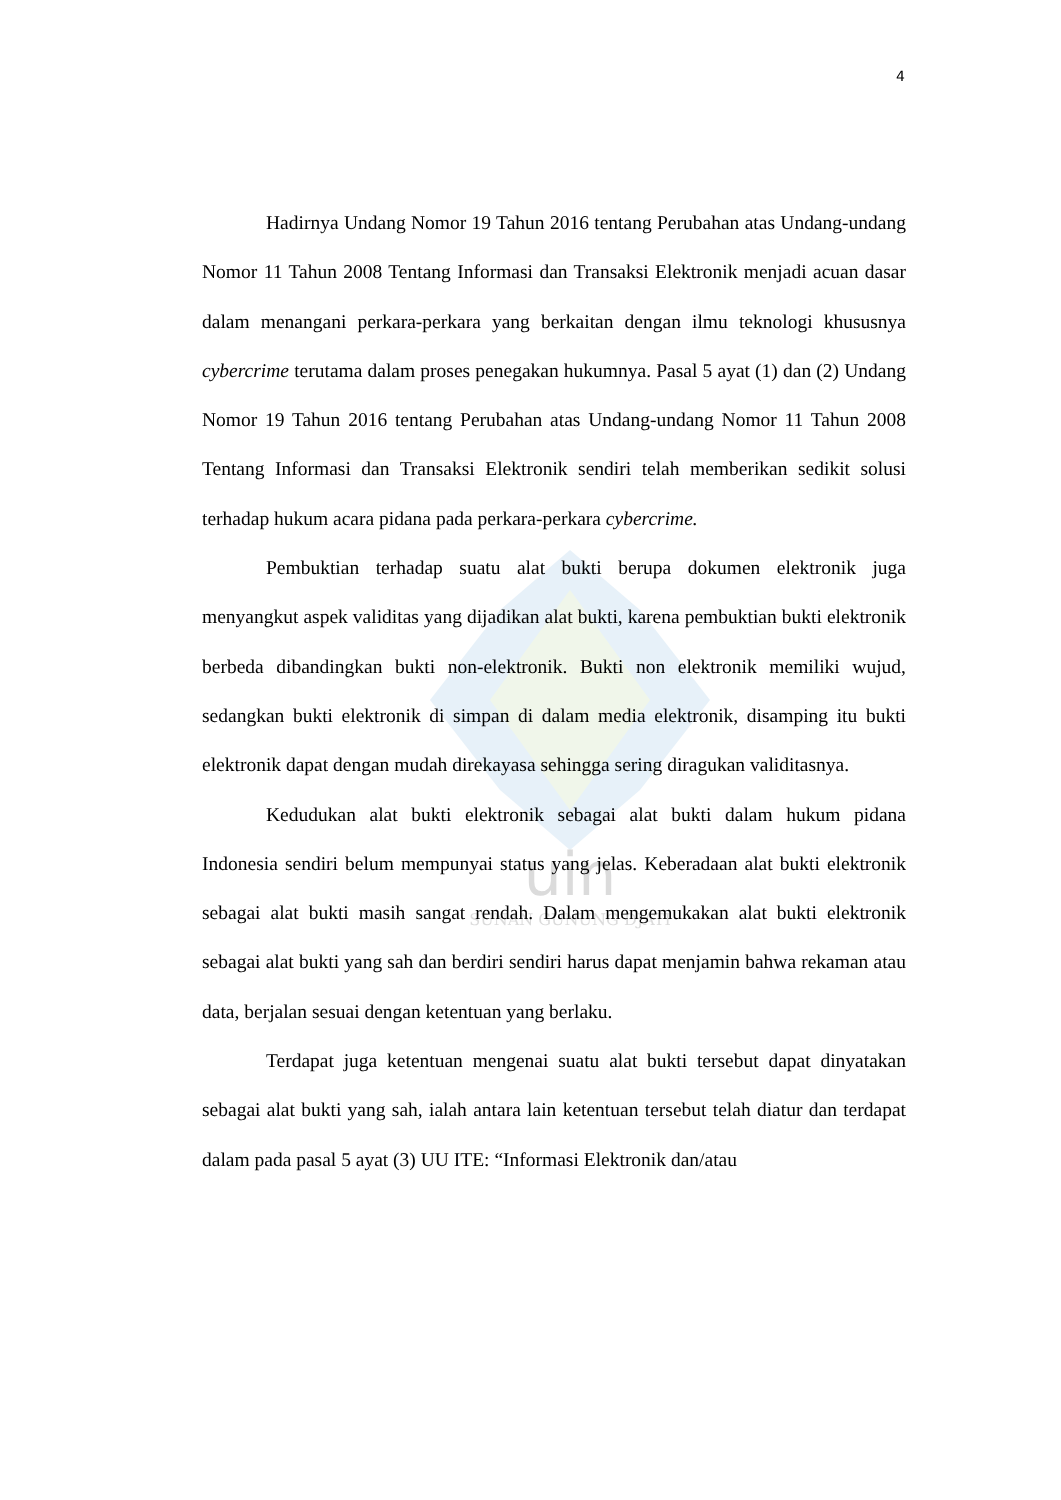4
uin
SUNAN GUNUNG DJATI
Hadirnya Undang Nomor 19 Tahun 2016 tentang Perubahan atas Undang-undang Nomor 11 Tahun 2008 Tentang Informasi dan Transaksi Elektronik menjadi acuan dasar dalam menangani perkara-perkara yang berkaitan dengan ilmu teknologi khususnya cybercrime terutama dalam proses penegakan hukumnya. Pasal 5 ayat (1) dan (2) Undang Nomor 19 Tahun 2016 tentang Perubahan atas Undang-undang Nomor 11 Tahun 2008 Tentang Informasi dan Transaksi Elektronik sendiri telah memberikan sedikit solusi terhadap hukum acara pidana pada perkara-perkara cybercrime.
Pembuktian terhadap suatu alat bukti berupa dokumen elektronik juga menyangkut aspek validitas yang dijadikan alat bukti, karena pembuktian bukti elektronik berbeda dibandingkan bukti non-elektronik. Bukti non elektronik memiliki wujud, sedangkan bukti elektronik di simpan di dalam media elektronik, disamping itu bukti elektronik dapat dengan mudah direkayasa sehingga sering diragukan validitasnya.
Kedudukan alat bukti elektronik sebagai alat bukti dalam hukum pidana Indonesia sendiri belum mempunyai status yang jelas. Keberadaan alat bukti elektronik sebagai alat bukti masih sangat rendah. Dalam mengemukakan alat bukti elektronik sebagai alat bukti yang sah dan berdiri sendiri harus dapat menjamin bahwa rekaman atau data, berjalan sesuai dengan ketentuan yang berlaku.
Terdapat juga ketentuan mengenai suatu alat bukti tersebut dapat dinyatakan sebagai alat bukti yang sah, ialah antara lain ketentuan tersebut telah diatur dan terdapat dalam pada pasal 5 ayat (3) UU ITE: “Informasi Elektronik dan/atau